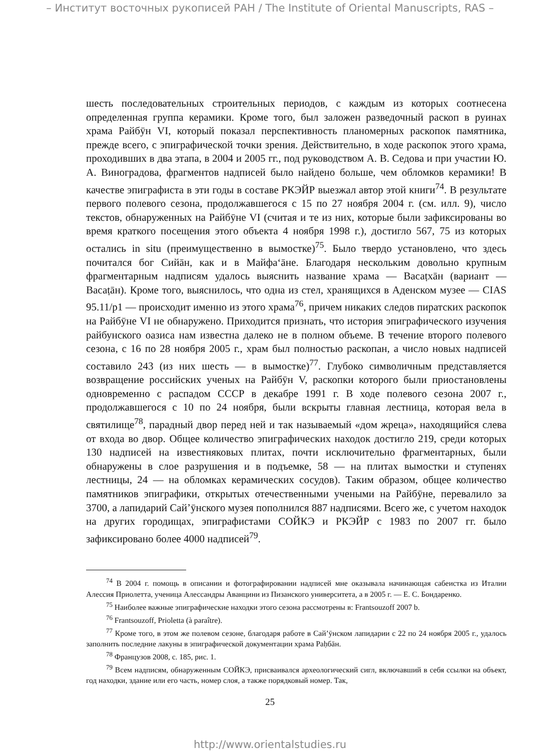– Институт восточных рукописей РАН / The Institute of Oriental Manuscripts, RAS –
шесть последовательных строительных периодов, с каждым из которых соотнесена определенная группа керамики. Кроме того, был заложен разведочный раскоп в руинах храма Райбӯн VI, который показал перспективность планомерных раскопок памятника, прежде всего, с эпиграфической точки зрения. Действительно, в ходе раскопок этого храма, проходивших в два этапа, в 2004 и 2005 гг., под руководством А. В. Седова и при участии Ю. А. Виноградова, фрагментов надписей было найдено больше, чем обломков керамики! В качестве эпиграфиста в эти годы в составе РКЭЙР выезжал автор этой книги<sup>74</sup>. В результате первого полевого сезона, продолжавшегося с 15 по 27 ноября 2004 г. (см. илл. 9), число текстов, обнаруженных на Райбӯне VI (считая и те из них, которые были зафиксированы во время краткого посещения этого объекта 4 ноября 1998 г.), достигло 567, 75 из которых остались in situ (преимущественно в вымостке)<sup>75</sup>. Было твердо установлено, что здесь почитался бог Сийāн, как и в Майфаʻāне. Благодаря нескольким довольно крупным фрагментарным надписям удалось выяснить название храма — Васаṭхāн (вариант — Васаṭāн). Кроме того, выяснилось, что одна из стел, хранящихся в Аденском музее — CIAS 95.11/p1 — происходит именно из этого храма<sup>76</sup>, причем никаких следов пиратских раскопок на Райбӯне VI не обнаружено. Приходится признать, что история эпиграфического изучения райбунского оазиса нам известна далеко не в полном объеме. В течение второго полевого сезона, с 16 по 28 ноября 2005 г., храм был полностью раскопан, а число новых надписей составило 243 (из них шесть — в вымостке)<sup>77</sup>. Глубоко символичным представляется возвращение российских ученых на Райбӯн V, раскопки которого были приостановлены одновременно с распадом СССР в декабре 1991 г. В ходе полевого сезона 2007 г., продолжавшегося с 10 по 24 ноября, были вскрыты главная лестница, которая вела в святилище<sup>78</sup>, парадный двор перед ней и так называемый «дом жреца», находящийся слева от входа во двор. Общее количество эпиграфических находок достигло 219, среди которых 130 надписей на известняковых плитах, почти исключительно фрагментарных, были обнаружены в слое разрушения и в подъемке, 58 — на плитах вымостки и ступенях лестницы, 24 — на обломках керамических сосудов). Таким образом, общее количество памятников эпиграфики, открытых отечественными учеными на Райбӯне, перевалило за 3700, а лапидарий Сайʼӯнского музея пополнился 887 надписями. Всего же, с учетом находок на других городищах, эпиграфистами СОЙКЭ и РКЭЙР с 1983 по 2007 гг. было зафиксировано более 4000 надписей<sup>79</sup>.
<sup>74</sup> В 2004 г. помощь в описании и фотографировании надписей мне оказывала начинающая сабеистка из Италии Алессия Приолетта, ученица Алессандры Аванцини из Пизанского университета, а в 2005 г. — Е. С. Бондаренко.
<sup>75</sup> Наиболее важные эпиграфические находки этого сезона рассмотрены в: Frantsouzoff 2007 b.
<sup>76</sup> Frantsouzoff, Prioletta (à paraître).
<sup>77</sup> Кроме того, в этом же полевом сезоне, благодаря работе в Сайʼӯнском лапидарии с 22 по 24 ноября 2005 г., удалось заполнить последние лакуны в эпиграфической документации храма Раḥбāн.
<sup>78</sup> Французов 2008, с. 185, рис. 1.
<sup>79</sup> Всем надписям, обнаруженным СОЙКЭ, присваивался археологический сигл, включавший в себя ссылки на объект, год находки, здание или его часть, номер слоя, а также порядковый номер. Так,
25
http://www.orientalstudies.ru